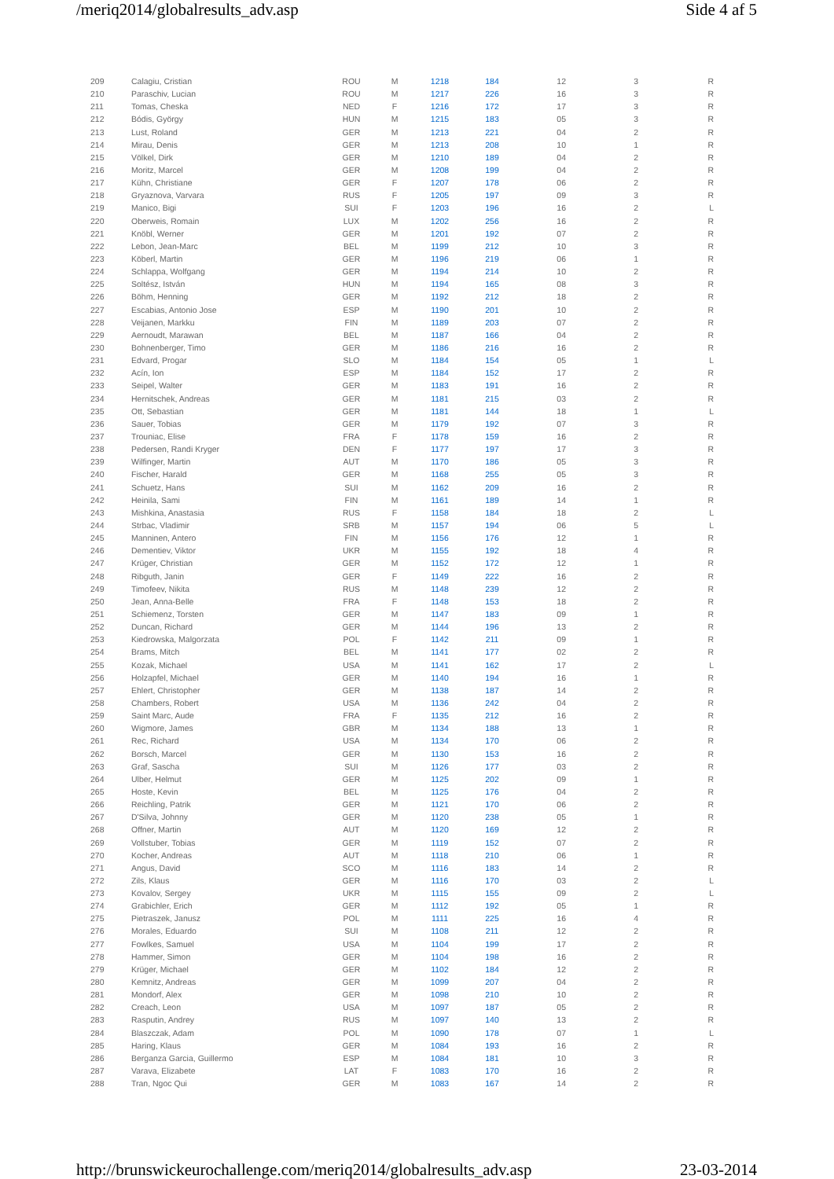/meriq2014/globalresults_adv.asp Side 4 af 5
| 209 | Calagiu, Cristian | ROU | M | 1218 | 184 | 12 | 3 | R |
| 210 | Paraschiv, Lucian | ROU | M | 1217 | 226 | 16 | 3 | R |
| 211 | Tomas, Cheska | NED | F | 1216 | 172 | 17 | 3 | R |
| 212 | Bódis, György | HUN | M | 1215 | 183 | 05 | 3 | R |
| 213 | Lust, Roland | GER | M | 1213 | 221 | 04 | 2 | R |
| 214 | Mirau, Denis | GER | M | 1213 | 208 | 10 | 1 | R |
| 215 | Völkel, Dirk | GER | M | 1210 | 189 | 04 | 2 | R |
| 216 | Moritz, Marcel | GER | M | 1208 | 199 | 04 | 2 | R |
| 217 | Kühn, Christiane | GER | F | 1207 | 178 | 06 | 2 | R |
| 218 | Gryaznova, Varvara | RUS | F | 1205 | 197 | 09 | 3 | R |
| 219 | Manico, Bigi | SUI | F | 1203 | 196 | 16 | 2 | L |
| 220 | Oberweis, Romain | LUX | M | 1202 | 256 | 16 | 2 | R |
| 221 | Knöbl, Werner | GER | M | 1201 | 192 | 07 | 2 | R |
| 222 | Lebon, Jean-Marc | BEL | M | 1199 | 212 | 10 | 3 | R |
| 223 | Köberl, Martin | GER | M | 1196 | 219 | 06 | 1 | R |
| 224 | Schlappa, Wolfgang | GER | M | 1194 | 214 | 10 | 2 | R |
| 225 | Soltész, István | HUN | M | 1194 | 165 | 08 | 3 | R |
| 226 | Böhm, Henning | GER | M | 1192 | 212 | 18 | 2 | R |
| 227 | Escabias, Antonio Jose | ESP | M | 1190 | 201 | 10 | 2 | R |
| 228 | Veijanen, Markku | FIN | M | 1189 | 203 | 07 | 2 | R |
| 229 | Aernoudt, Marawan | BEL | M | 1187 | 166 | 04 | 2 | R |
| 230 | Bohnenberger, Timo | GER | M | 1186 | 216 | 16 | 2 | R |
| 231 | Edvard, Progar | SLO | M | 1184 | 154 | 05 | 1 | L |
| 232 | Acín, Ion | ESP | M | 1184 | 152 | 17 | 2 | R |
| 233 | Seipel, Walter | GER | M | 1183 | 191 | 16 | 2 | R |
| 234 | Hernitschek, Andreas | GER | M | 1181 | 215 | 03 | 2 | R |
| 235 | Ott, Sebastian | GER | M | 1181 | 144 | 18 | 1 | L |
| 236 | Sauer, Tobias | GER | M | 1179 | 192 | 07 | 3 | R |
| 237 | Trouniac, Elise | FRA | F | 1178 | 159 | 16 | 2 | R |
| 238 | Pedersen, Randi Kryger | DEN | F | 1177 | 197 | 17 | 3 | R |
| 239 | Wilfinger, Martin | AUT | M | 1170 | 186 | 05 | 3 | R |
| 240 | Fischer, Harald | GER | M | 1168 | 255 | 05 | 3 | R |
| 241 | Schuetz, Hans | SUI | M | 1162 | 209 | 16 | 2 | R |
| 242 | Heinila, Sami | FIN | M | 1161 | 189 | 14 | 1 | R |
| 243 | Mishkina, Anastasia | RUS | F | 1158 | 184 | 18 | 2 | L |
| 244 | Strbac, Vladimir | SRB | M | 1157 | 194 | 06 | 5 | L |
| 245 | Manninen, Antero | FIN | M | 1156 | 176 | 12 | 1 | R |
| 246 | Dementiev, Viktor | UKR | M | 1155 | 192 | 18 | 4 | R |
| 247 | Krüger, Christian | GER | M | 1152 | 172 | 12 | 1 | R |
| 248 | Ribguth, Janin | GER | F | 1149 | 222 | 16 | 2 | R |
| 249 | Timofeev, Nikita | RUS | M | 1148 | 239 | 12 | 2 | R |
| 250 | Jean, Anna-Belle | FRA | F | 1148 | 153 | 18 | 2 | R |
| 251 | Schiemenz, Torsten | GER | M | 1147 | 183 | 09 | 1 | R |
| 252 | Duncan, Richard | GER | M | 1144 | 196 | 13 | 2 | R |
| 253 | Kiedrowska, Malgorzata | POL | F | 1142 | 211 | 09 | 1 | R |
| 254 | Brams, Mitch | BEL | M | 1141 | 177 | 02 | 2 | R |
| 255 | Kozak, Michael | USA | M | 1141 | 162 | 17 | 2 | L |
| 256 | Holzapfel, Michael | GER | M | 1140 | 194 | 16 | 1 | R |
| 257 | Ehlert, Christopher | GER | M | 1138 | 187 | 14 | 2 | R |
| 258 | Chambers, Robert | USA | M | 1136 | 242 | 04 | 2 | R |
| 259 | Saint Marc, Aude | FRA | F | 1135 | 212 | 16 | 2 | R |
| 260 | Wigmore, James | GBR | M | 1134 | 188 | 13 | 1 | R |
| 261 | Rec, Richard | USA | M | 1134 | 170 | 06 | 2 | R |
| 262 | Borsch, Marcel | GER | M | 1130 | 153 | 16 | 2 | R |
| 263 | Graf, Sascha | SUI | M | 1126 | 177 | 03 | 2 | R |
| 264 | Ulber, Helmut | GER | M | 1125 | 202 | 09 | 1 | R |
| 265 | Hoste, Kevin | BEL | M | 1125 | 176 | 04 | 2 | R |
| 266 | Reichling, Patrik | GER | M | 1121 | 170 | 06 | 2 | R |
| 267 | D'Silva, Johnny | GER | M | 1120 | 238 | 05 | 1 | R |
| 268 | Offner, Martin | AUT | M | 1120 | 169 | 12 | 2 | R |
| 269 | Vollstuber, Tobias | GER | M | 1119 | 152 | 07 | 2 | R |
| 270 | Kocher, Andreas | AUT | M | 1118 | 210 | 06 | 1 | R |
| 271 | Angus, David | SCO | M | 1116 | 183 | 14 | 2 | R |
| 272 | Zils, Klaus | GER | M | 1116 | 170 | 03 | 2 | L |
| 273 | Kovalov, Sergey | UKR | M | 1115 | 155 | 09 | 2 | L |
| 274 | Grabichler, Erich | GER | M | 1112 | 192 | 05 | 1 | R |
| 275 | Pietraszek, Janusz | POL | M | 1111 | 225 | 16 | 4 | R |
| 276 | Morales, Eduardo | SUI | M | 1108 | 211 | 12 | 2 | R |
| 277 | Fowlkes, Samuel | USA | M | 1104 | 199 | 17 | 2 | R |
| 278 | Hammer, Simon | GER | M | 1104 | 198 | 16 | 2 | R |
| 279 | Krüger, Michael | GER | M | 1102 | 184 | 12 | 2 | R |
| 280 | Kemnitz, Andreas | GER | M | 1099 | 207 | 04 | 2 | R |
| 281 | Mondorf, Alex | GER | M | 1098 | 210 | 10 | 2 | R |
| 282 | Creach, Leon | USA | M | 1097 | 187 | 05 | 2 | R |
| 283 | Rasputin, Andrey | RUS | M | 1097 | 140 | 13 | 2 | R |
| 284 | Blaszczak, Adam | POL | M | 1090 | 178 | 07 | 1 | L |
| 285 | Haring, Klaus | GER | M | 1084 | 193 | 16 | 2 | R |
| 286 | Berganza Garcia, Guillermo | ESP | M | 1084 | 181 | 10 | 3 | R |
| 287 | Varava, Elizabete | LAT | F | 1083 | 170 | 16 | 2 | R |
| 288 | Tran, Ngoc Qui | GER | M | 1083 | 167 | 14 | 2 | R |
http://brunswickeurochallenge.com/meriq2014/globalresults_adv.asp 23-03-2014